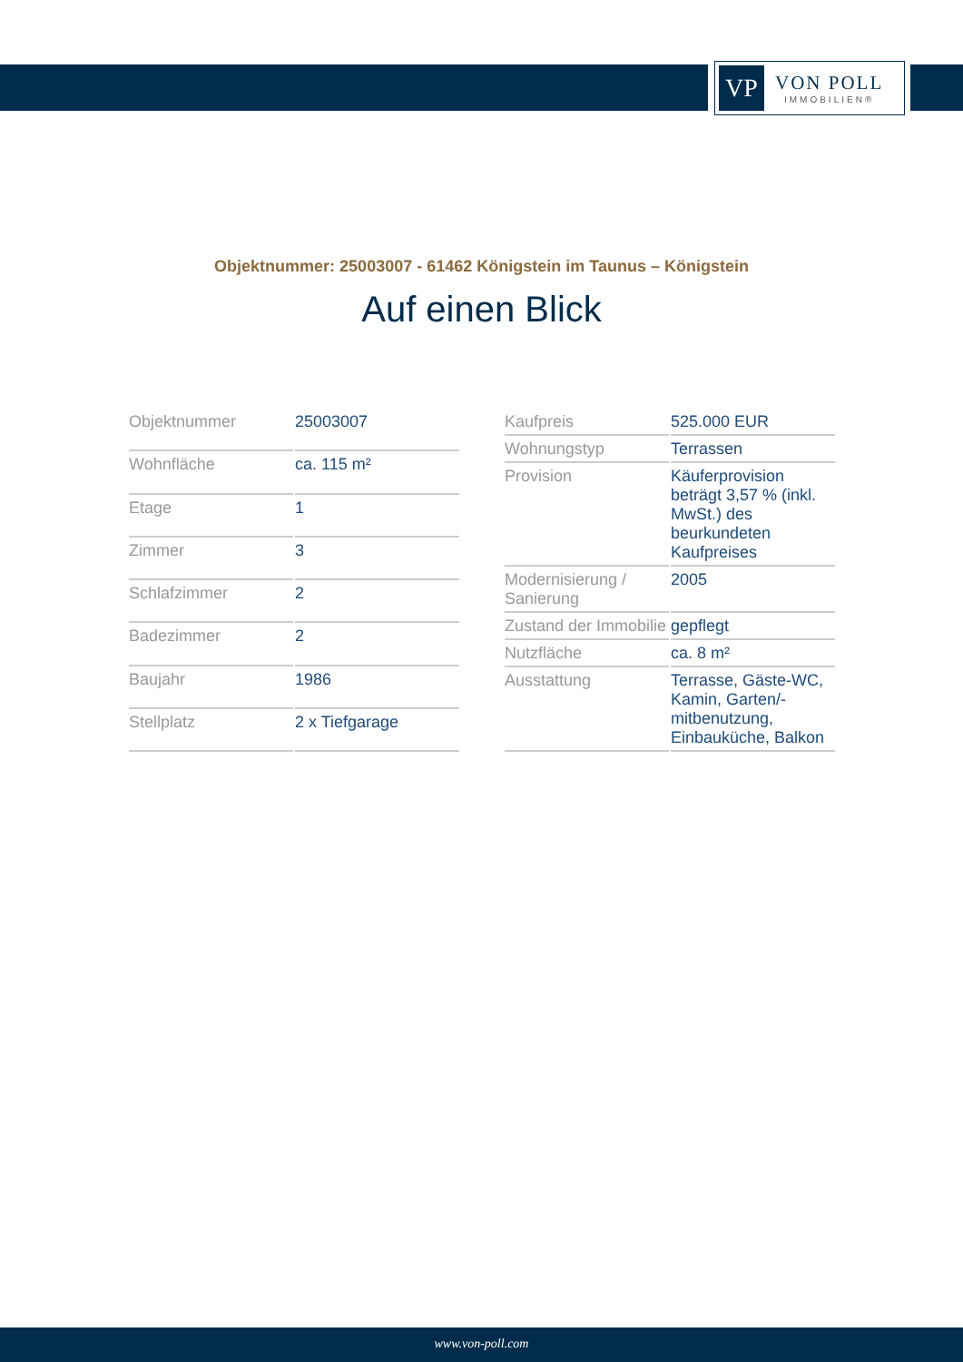VP
VON POLL
IMMOBILIEN®
Objektnummer: 25003007 - 61462 Königstein im Taunus – Königstein
Auf einen Blick
| Objektnummer | 25003007 |
| Wohnfläche | ca. 115 m² |
| Etage | 1 |
| Zimmer | 3 |
| Schlafzimmer | 2 |
| Badezimmer | 2 |
| Baujahr | 1986 |
| Stellplatz | 2 x Tiefgarage |
| Kaufpreis | 525.000 EUR |
| Wohnungstyp | Terrassen |
| Provision | Käuferprovision beträgt 3,57 % (inkl. MwSt.) des beurkundeten Kaufpreises |
| Modernisierung / Sanierung | 2005 |
| Zustand der Immobilie | gepflegt |
| Nutzfläche | ca. 8 m² |
| Ausstattung | Terrasse, Gäste-WC, Kamin, Garten/-mitbenutzung, Einbauküche, Balkon |
www.von-poll.com